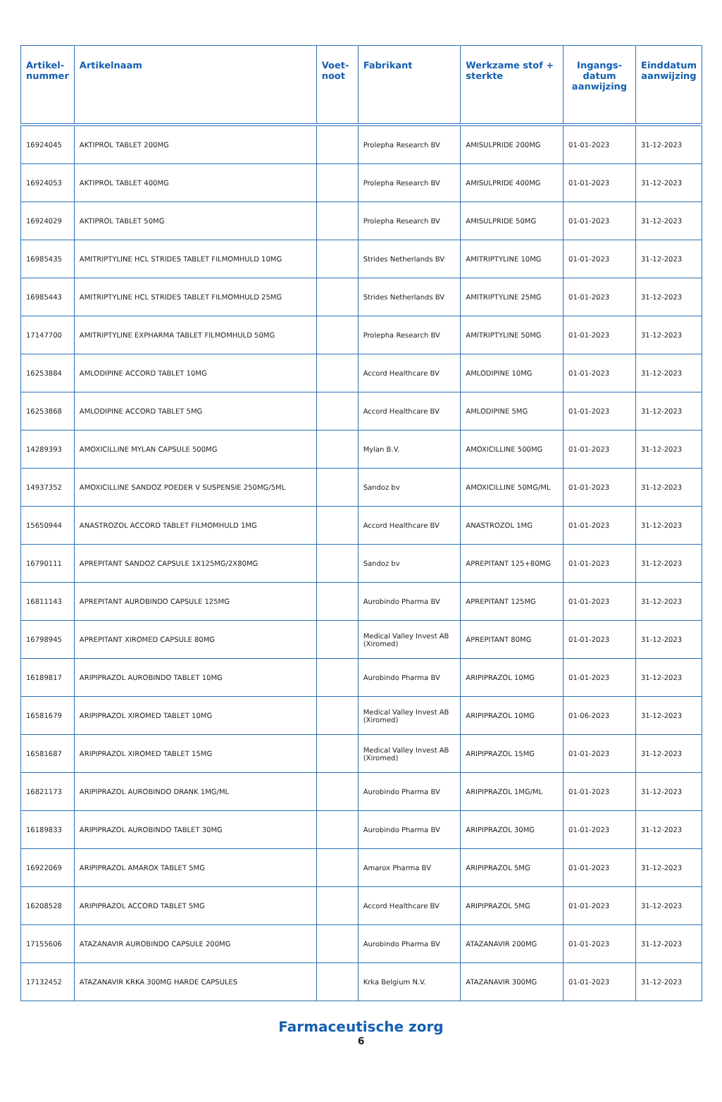| Artikel- nummer | Artikelnaam | Voet- noot | Fabrikant | Werkzame stof + sterkte | Ingangs- datum aanwijzing | Einddatum aanwijzing |
| --- | --- | --- | --- | --- | --- | --- |
| 16924045 | AKTIPROL TABLET 200MG | | Prolepha Research BV | AMISULPRIDE 200MG | 01-01-2023 | 31-12-2023 |
| 16924053 | AKTIPROL TABLET 400MG | | Prolepha Research BV | AMISULPRIDE 400MG | 01-01-2023 | 31-12-2023 |
| 16924029 | AKTIPROL TABLET 50MG | | Prolepha Research BV | AMISULPRIDE 50MG | 01-01-2023 | 31-12-2023 |
| 16985435 | AMITRIPTYLINE HCL STRIDES TABLET FILMOMHULD 10MG | | Strides Netherlands BV | AMITRIPTYLINE 10MG | 01-01-2023 | 31-12-2023 |
| 16985443 | AMITRIPTYLINE HCL STRIDES TABLET FILMOMHULD 25MG | | Strides Netherlands BV | AMITRIPTYLINE 25MG | 01-01-2023 | 31-12-2023 |
| 17147700 | AMITRIPTYLINE EXPHARMA TABLET FILMOMHULD 50MG | | Prolepha Research BV | AMITRIPTYLINE 50MG | 01-01-2023 | 31-12-2023 |
| 16253884 | AMLODIPINE ACCORD TABLET 10MG | | Accord Healthcare BV | AMLODIPINE 10MG | 01-01-2023 | 31-12-2023 |
| 16253868 | AMLODIPINE ACCORD TABLET 5MG | | Accord Healthcare BV | AMLODIPINE 5MG | 01-01-2023 | 31-12-2023 |
| 14289393 | AMOXICILLINE MYLAN CAPSULE 500MG | | Mylan B.V. | AMOXICILLINE 500MG | 01-01-2023 | 31-12-2023 |
| 14937352 | AMOXICILLINE SANDOZ POEDER V SUSPENSIE 250MG/5ML | | Sandoz bv | AMOXICILLINE 50MG/ML | 01-01-2023 | 31-12-2023 |
| 15650944 | ANASTROZOL ACCORD TABLET FILMOMHULD 1MG | | Accord Healthcare BV | ANASTROZOL 1MG | 01-01-2023 | 31-12-2023 |
| 16790111 | APREPITANT SANDOZ CAPSULE 1X125MG/2X80MG | | Sandoz bv | APREPITANT 125+80MG | 01-01-2023 | 31-12-2023 |
| 16811143 | APREPITANT AUROBINDO CAPSULE 125MG | | Aurobindo Pharma BV | APREPITANT 125MG | 01-01-2023 | 31-12-2023 |
| 16798945 | APREPITANT XIROMED CAPSULE 80MG | | Medical Valley Invest AB (Xiromed) | APREPITANT 80MG | 01-01-2023 | 31-12-2023 |
| 16189817 | ARIPIPRAZOL AUROBINDO TABLET 10MG | | Aurobindo Pharma BV | ARIPIPRAZOL 10MG | 01-01-2023 | 31-12-2023 |
| 16581679 | ARIPIPRAZOL XIROMED TABLET 10MG | | Medical Valley Invest AB (Xiromed) | ARIPIPRAZOL 10MG | 01-06-2023 | 31-12-2023 |
| 16581687 | ARIPIPRAZOL XIROMED TABLET 15MG | | Medical Valley Invest AB (Xiromed) | ARIPIPRAZOL 15MG | 01-01-2023 | 31-12-2023 |
| 16821173 | ARIPIPRAZOL AUROBINDO DRANK 1MG/ML | | Aurobindo Pharma BV | ARIPIPRAZOL 1MG/ML | 01-01-2023 | 31-12-2023 |
| 16189833 | ARIPIPRAZOL AUROBINDO TABLET 30MG | | Aurobindo Pharma BV | ARIPIPRAZOL 30MG | 01-01-2023 | 31-12-2023 |
| 16922069 | ARIPIPRAZOL AMAROX TABLET 5MG | | Amarox Pharma BV | ARIPIPRAZOL 5MG | 01-01-2023 | 31-12-2023 |
| 16208528 | ARIPIPRAZOL ACCORD TABLET 5MG | | Accord Healthcare BV | ARIPIPRAZOL 5MG | 01-01-2023 | 31-12-2023 |
| 17155606 | ATAZANAVIR AUROBINDO CAPSULE 200MG | | Aurobindo Pharma BV | ATAZANAVIR 200MG | 01-01-2023 | 31-12-2023 |
| 17132452 | ATAZANAVIR KRKA 300MG HARDE CAPSULES | | Krka Belgium N.V. | ATAZANAVIR 300MG | 01-01-2023 | 31-12-2023 |
Farmaceutische zorg
6